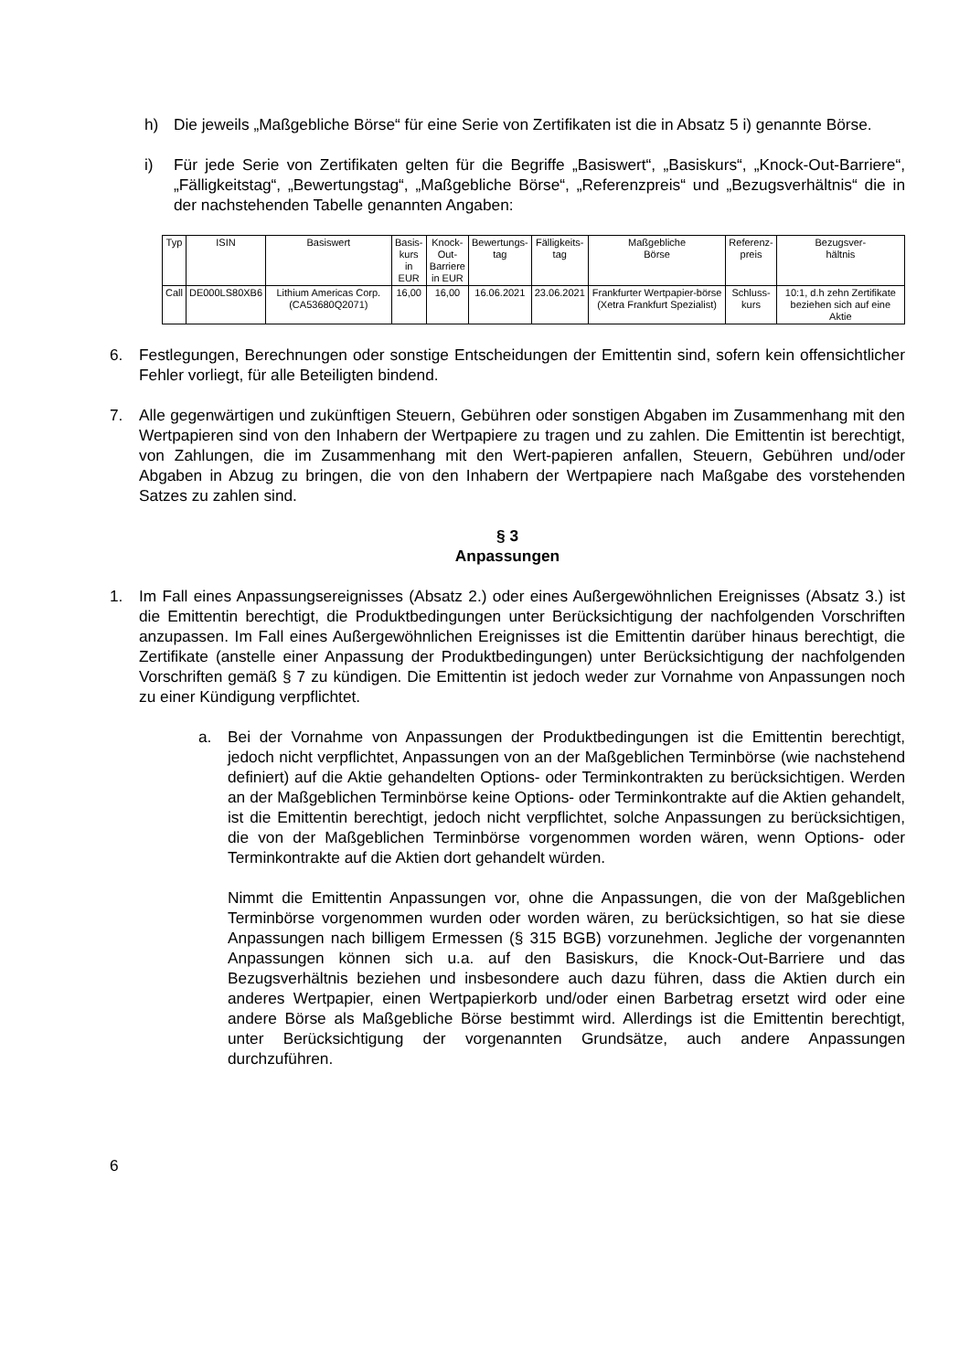h) Die jeweils „Maßgebliche Börse“ für eine Serie von Zertifikaten ist die in Absatz 5 i) genannte Börse.
i) Für jede Serie von Zertifikaten gelten für die Begriffe „Basiswert“, „Basiskurs“, „Knock-Out-Barriere“, „Fälligkeitstag“, „Bewertungstag“, „Maßgebliche Börse“, „Referenzpreis“ und „Bezugsverhältnis“ die in der nachstehenden Tabelle genannten Angaben:
| Typ | ISIN | Basiswert | Basis- kurs in EUR | Knock- Out- Barriere in EUR | Bewertungs- tag | Fälligkeits- tag | Maßgebliche Börse | Referenz- preis | Bezugsver- hältnis |
| --- | --- | --- | --- | --- | --- | --- | --- | --- | --- |
| Call | DE000LS80XB6 | Lithium Americas Corp. (CA53680Q2071) | 16,00 | 16,00 | 16.06.2021 | 23.06.2021 | Frankfurter Wertpapier-börse (Xetra Frankfurt Spezialist) | Schluss- kurs | 10:1, d.h zehn Zertifikate beziehen sich auf eine Aktie |
6. Festlegungen, Berechnungen oder sonstige Entscheidungen der Emittentin sind, sofern kein offensichtlicher Fehler vorliegt, für alle Beteiligten bindend.
7. Alle gegenwärtigen und zukünftigen Steuern, Gebühren oder sonstigen Abgaben im Zusammenhang mit den Wertpapieren sind von den Inhabern der Wertpapiere zu tragen und zu zahlen. Die Emittentin ist berechtigt, von Zahlungen, die im Zusammenhang mit den Wert-papieren anfallen, Steuern, Gebühren und/oder Abgaben in Abzug zu bringen, die von den Inhabern der Wertpapiere nach Maßgabe des vorstehenden Satzes zu zahlen sind.
§ 3
Anpassungen
1. Im Fall eines Anpassungsereignisses (Absatz 2.) oder eines Außergewöhnlichen Ereignisses (Absatz 3.) ist die Emittentin berechtigt, die Produktbedingungen unter Berücksichtigung der nachfolgenden Vorschriften anzupassen. Im Fall eines Außergewöhnlichen Ereignisses ist die Emittentin darüber hinaus berechtigt, die Zertifikate (anstelle einer Anpassung der Produktbedingungen) unter Berücksichtigung der nachfolgenden Vorschriften gemäß § 7 zu kündigen. Die Emittentin ist jedoch weder zur Vornahme von Anpassungen noch zu einer Kündigung verpflichtet.
a. Bei der Vornahme von Anpassungen der Produktbedingungen ist die Emittentin berechtigt, jedoch nicht verpflichtet, Anpassungen von an der Maßgeblichen Terminbörse (wie nachstehend definiert) auf die Aktie gehandelten Options- oder Terminkontrakten zu berücksichtigen. Werden an der Maßgeblichen Terminbörse keine Options- oder Terminkontrakte auf die Aktien gehandelt, ist die Emittentin berechtigt, jedoch nicht verpflichtet, solche Anpassungen zu berücksichtigen, die von der Maßgeblichen Terminbörse vorgenommen worden wären, wenn Options- oder Terminkontrakte auf die Aktien dort gehandelt würden.
Nimmt die Emittentin Anpassungen vor, ohne die Anpassungen, die von der Maßgeblichen Terminbörse vorgenommen wurden oder worden wären, zu berücksichtigen, so hat sie diese Anpassungen nach billigem Ermessen (§ 315 BGB) vorzunehmen. Jegliche der vorgenannten Anpassungen können sich u.a. auf den Basiskurs, die Knock-Out-Barriere und das Bezugsverhältnis beziehen und insbesondere auch dazu führen, dass die Aktien durch ein anderes Wertpapier, einen Wertpapierkorb und/oder einen Barbetrag ersetzt wird oder eine andere Börse als Maßgebliche Börse bestimmt wird. Allerdings ist die Emittentin berechtigt, unter Berücksichtigung der vorgenannten Grundsätze, auch andere Anpassungen durchzuführen.
6